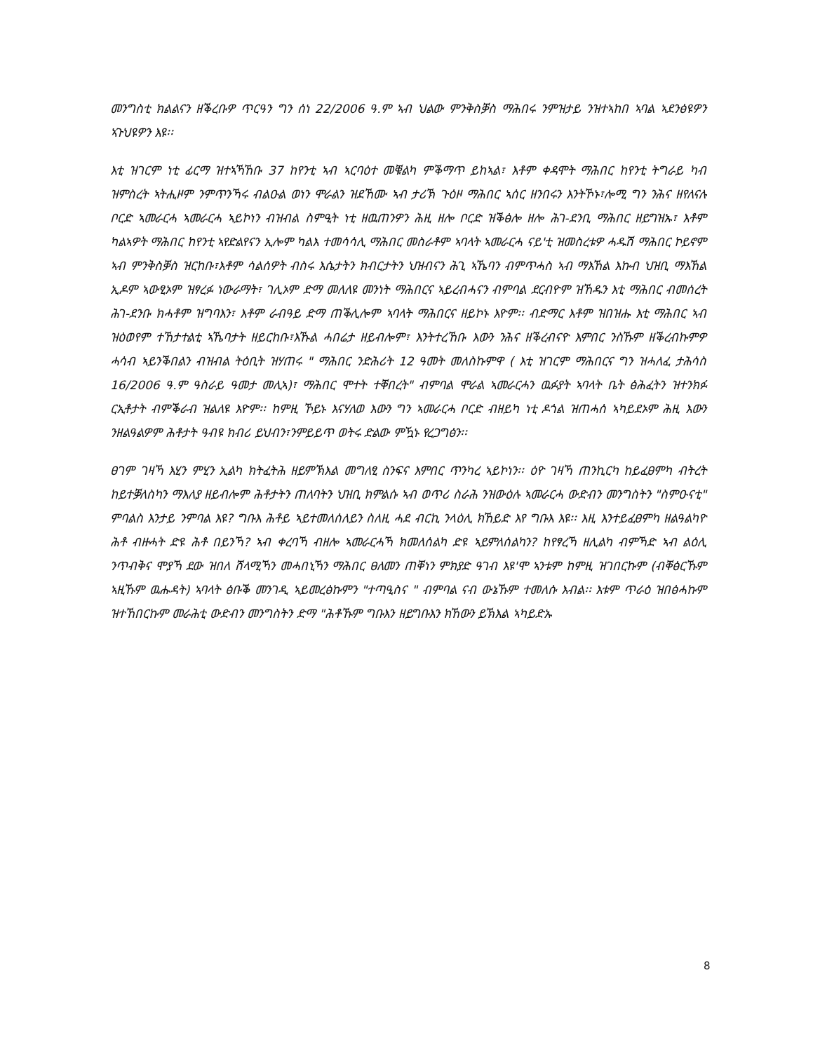መንግስቲ ክልልናን ዘቕረቡዎ ጥርዓን ግን ሰነ 22/2006 ዓ.ም ኣብ ህልው ምንቅስቓስ ማሕበሩ ንምዝታይ ንዝተኣከበ ኣባል ኣደንፅዩዎን ኣጉህዩዎን እዩ፡፡
እቲ ዝገርም ነቲ ፊርማ ዝተኣኻኸቡ 37 ከየንቲ ኣብ ኣርባዕተ መቑልካ ምቕማጥ ይከኣል፣ እቶም ቀዳሞት ማሕበር ከየንቲ ትግራይ ካብ ዝምስረት ኣትሒዞም ንምጥንኻሩ ብልዑል ወነን ሞራልን ዝደኸሙ ኣብ ታሪኽ ጉዕዞ ማሕበር ኣሰር ዘንበሩን እንትኾኑ፣ሎሚ ግን ንሕና ዘየለናሉ ቦርድ ኣመራርሓ ኣመራርሓ ኣይኮነን ብዝብል ስምዒት ነቲ ዘዉጠንዎን ሕዚ ዘሎ ቦርድ ዝቕፅሎ ዘሎ ሕገ-ደንቢ ማሕበር ዘይግዝኡ፣ እቶም ካልኣዎት ማሕበር ከየንቲ ኣየድልየናን ኢሎም ካልእ ተመሳሳሊ ማሕበር መስራቶም ኣባላት ኣመራርሓ ናይ'ቲ ዝመስረቱዎ ሓዱሽ ማሕበር ኮይኖም ኣብ ምንቅስቓስ ዝርከቡ፣እቶም ሳልሰዎት ብስሩ እሴታትን ክብርታትን ህዝብናን ሕጊ ኣኼባን ብምጥሓስ ኣብ ማእኸል እኩብ ህዝቢ ማእኸል ኢዶም ኣውፂኦም ዝፃረፉ ነውራማት፣ ገሊኦም ድማ መለለዩ መንነት ማሕበርና ኣይረብሓናን ብምባል ደርብዮም ዝኸዱን እቲ ማሕበር ብመሰረት ሕገ-ደንቡ ክሓቶም ዝግባእን፣ እቶም ራብዓይ ድማ ጠቕሊሎም ኣባላት ማሕበርና ዘይኮኑ እዮም፡፡ ብድማር እቶም ዝበዝሑ እቲ ማሕበር ኣብ ዝዕወየም ተኸታተልቲ ኣኼባታት ዘይርከቡ፣እኹል ሓበሬታ ዘይብሎም፣ እንትተረኸቡ እውን ንሕና ዘቕረብናዮ እምበር ንስኹም ዘቕረብኩምዎ ሓሳብ ኣይንቕበልን ብዝብል ትዕቢት ዝሃጠሩ " ማሕበር ንድሕሪት 12 ዓመት መለስኩምዋ ( እቲ ዝገርም ማሕበርና ግን ዝሓለፈ ታሕሳስ 16/2006 ዓ.ም ዓስራይ ዓመታ መሊኣ)፣ ማሕበር ሞተት ተቐበረት" ብምባል ሞራል ኣመራርሓን ዉፉያት ኣባላት ቤት ፅሕፈትን ዝተንክፉ ርኢቶታት ብምቕራብ ዝልለዩ እዮም፡፡ ከምዚ ኾይኑ እናሃለወ እውን ግን ኣመራርሓ ቦርድ ብዘይካ ነቲ ዶጎል ዝጠሓሰ ኣካይደኦም ሕዚ እውን ንዘልዓልዎም ሕቶታት ዓብዩ ክብሪ ይህብን፣ንምይይጥ ወትሩ ድልው ምዃኑ የረጋግፅን፡፡
ፀገም ገዛኻ እሂን ምሂን ኢልካ ክትፈትሕ ዘይምኽእል መግለፂ ስንፍና እምበር ጥንካረ ኣይኮነን፡፡ ዕዮ ገዛኻ ጠንኪርካ ከይፈፀምካ ብትረት ከይተቓለስካን ማእለያ ዘይብሎም ሕቶታትን ጠለባትን ህዝቢ ክምልሱ ኣብ ወጥሪ ስራሕ ንዝውዕሉ ኣመራርሓ ውድብን መንግስትን "ስምዑናቲ" ምባልስ እንታይ ንምባል እዩ? ግቡእ ሕቶይ ኣይተመለሰለይን ስለዚ ሓደ ብርኪ ንላዕሊ ክኸይድ እየ ግቡእ እዩ፡፡ እዚ እንተይፈፀምካ ዘልዓልካዮ ሕቶ ብዙሓት ድዩ ሕቶ በይንኻ? ኣብ ቀረባኻ ብዘሎ ኣመራርሓኻ ክመለሰልካ ድዩ ኣይምለሰልካን? ከየፃረኻ ዘሊልካ ብምኻድ ኣብ ልዕሊ ንጥብቅና ሞያኻ ደው ዝበለ ሸላሚኻን መሓበኒኻን ማሕበር ፀለመን ጠቐነን ምክያድ ዓገብ እዩ'ሞ ኣንቱም ከምዚ ዝገበርኩም (ብቐፅርኹም ኣዚኹም ዉሑዳት) ኣባላት ፅቡቕ መንገዲ ኣይመረፅኩምን "ተጣዒስና " ብምባል ናብ ውኔኹም ተመለሱ እብል፡፡ እቱም ጥራዕ ዝበፅሓኩም ዝተኸበርኩም መራሕቲ ውድብን መንግስትን ድማ "ሕቶኹም ግቡእን ዘይግቡእን ክኸውን ይኽእል ኣካይድኡ
8